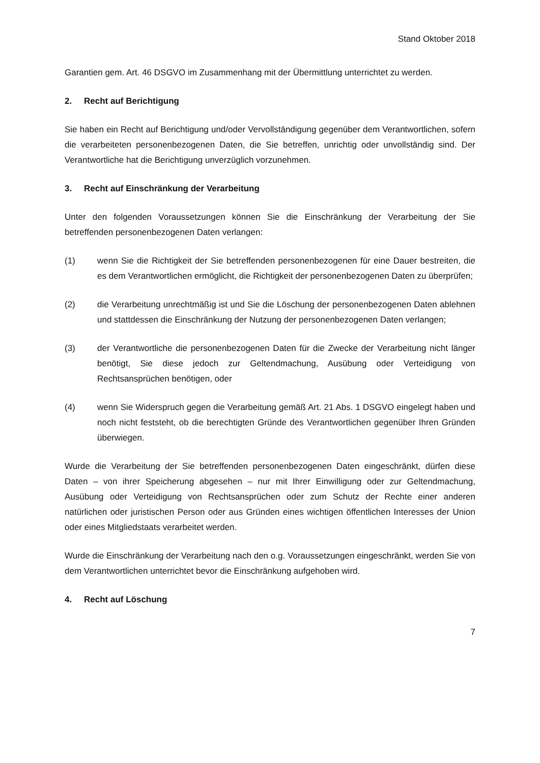Stand Oktober 2018
Garantien gem. Art. 46 DSGVO im Zusammenhang mit der Übermittlung unterrichtet zu werden.
2. Recht auf Berichtigung
Sie haben ein Recht auf Berichtigung und/oder Vervollständigung gegenüber dem Verantwortlichen, sofern die verarbeiteten personenbezogenen Daten, die Sie betreffen, unrichtig oder unvollständig sind. Der Verantwortliche hat die Berichtigung unverzüglich vorzunehmen.
3. Recht auf Einschränkung der Verarbeitung
Unter den folgenden Voraussetzungen können Sie die Einschränkung der Verarbeitung der Sie betreffenden personenbezogenen Daten verlangen:
(1) wenn Sie die Richtigkeit der Sie betreffenden personenbezogenen für eine Dauer bestreiten, die es dem Verantwortlichen ermöglicht, die Richtigkeit der personenbezogenen Daten zu überprüfen;
(2) die Verarbeitung unrechtmäßig ist und Sie die Löschung der personenbezogenen Daten ablehnen und stattdessen die Einschränkung der Nutzung der personenbezogenen Daten verlangen;
(3) der Verantwortliche die personenbezogenen Daten für die Zwecke der Verarbeitung nicht länger benötigt, Sie diese jedoch zur Geltendmachung, Ausübung oder Verteidigung von Rechtsansprüchen benötigen, oder
(4) wenn Sie Widerspruch gegen die Verarbeitung gemäß Art. 21 Abs. 1 DSGVO eingelegt haben und noch nicht feststeht, ob die berechtigten Gründe des Verantwortlichen gegenüber Ihren Gründen überwiegen.
Wurde die Verarbeitung der Sie betreffenden personenbezogenen Daten eingeschränkt, dürfen diese Daten – von ihrer Speicherung abgesehen – nur mit Ihrer Einwilligung oder zur Geltendmachung, Ausübung oder Verteidigung von Rechtsansprüchen oder zum Schutz der Rechte einer anderen natürlichen oder juristischen Person oder aus Gründen eines wichtigen öffentlichen Interesses der Union oder eines Mitgliedstaats verarbeitet werden.
Wurde die Einschränkung der Verarbeitung nach den o.g. Voraussetzungen eingeschränkt, werden Sie von dem Verantwortlichen unterrichtet bevor die Einschränkung aufgehoben wird.
4. Recht auf Löschung
7